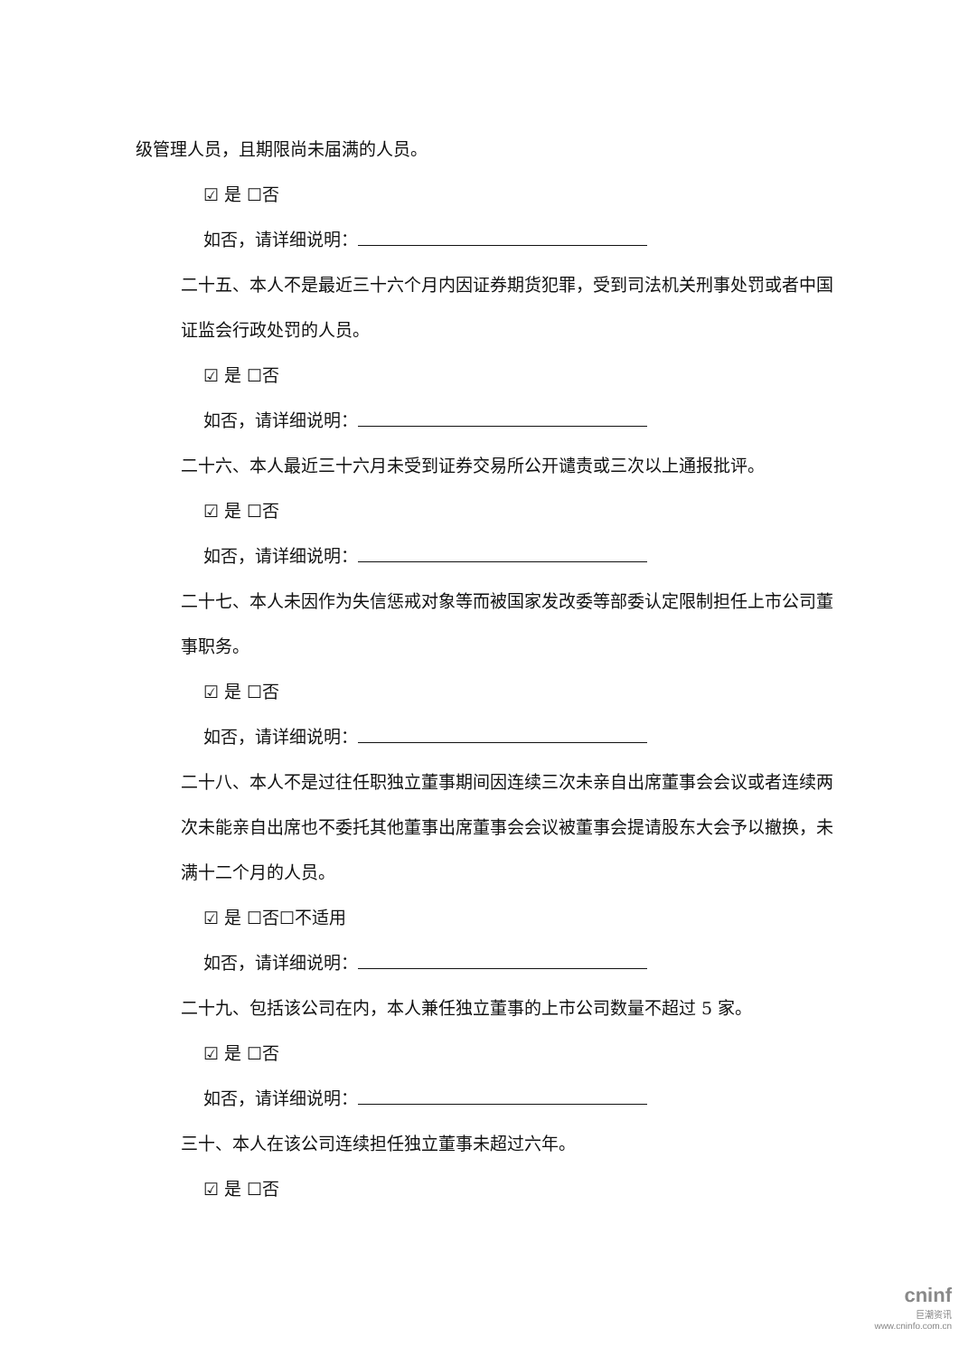级管理人员，且期限尚未届满的人员。
☑ 是 ☐否
如否，请详细说明：
二十五、本人不是最近三十六个月内因证券期货犯罪，受到司法机关刑事处罚或者中国证监会行政处罚的人员。
☑ 是 ☐否
如否，请详细说明：
二十六、本人最近三十六月未受到证券交易所公开谴责或三次以上通报批评。
☑ 是 ☐否
如否，请详细说明：
二十七、本人未因作为失信惩戒对象等而被国家发改委等部委认定限制担任上市公司董事职务。
☑ 是 ☐否
如否，请详细说明：
二十八、本人不是过往任职独立董事期间因连续三次未亲自出席董事会会议或者连续两次未能亲自出席也不委托其他董事出席董事会会议被董事会提请股东大会予以撤换，未满十二个月的人员。
☑ 是 ☐否☐不适用
如否，请详细说明：
二十九、包括该公司在内，本人兼任独立董事的上市公司数量不超过 5 家。
☑ 是 ☐否
如否，请详细说明：
三十、本人在该公司连续担任独立董事未超过六年。
☑ 是 ☐否
cninf
巨潮资讯
www.cninfo.com.cn